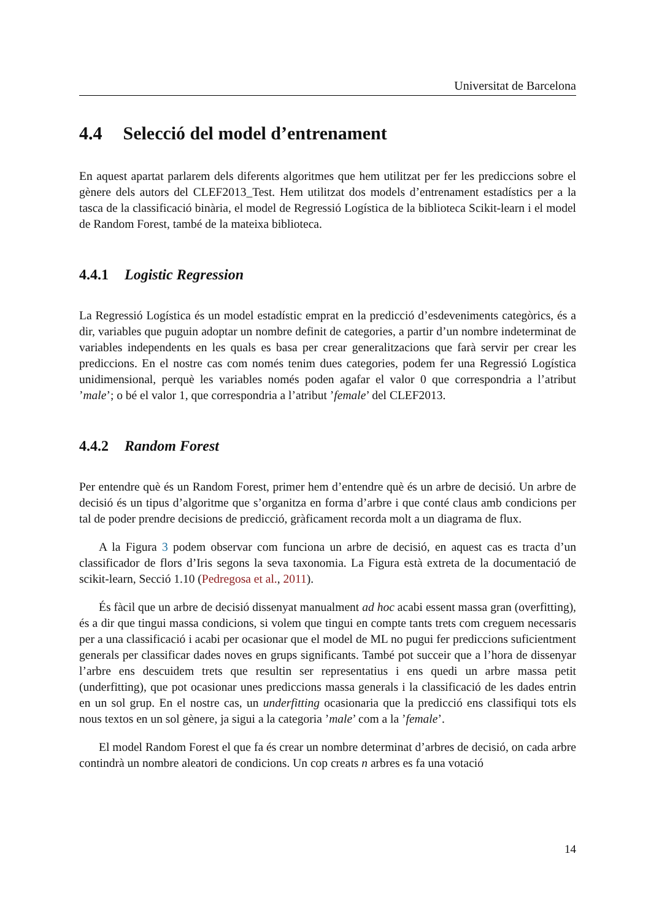Universitat de Barcelona
4.4 Selecció del model d’entrenament
En aquest apartat parlarem dels diferents algoritmes que hem utilitzat per fer les prediccions sobre el gènere dels autors del CLEF2013_Test. Hem utilitzat dos models d’entrenament estadístics per a la tasca de la classificació binària, el model de Regressió Logística de la biblioteca Scikit-learn i el model de Random Forest, també de la mateixa biblioteca.
4.4.1 Logistic Regression
La Regressió Logística és un model estadístic emprat en la predicció d’esdeveniments categòrics, és a dir, variables que puguin adoptar un nombre definit de categories, a partir d’un nombre indeterminat de variables independents en les quals es basa per crear generalitzacions que farà servir per crear les prediccions. En el nostre cas com només tenim dues categories, podem fer una Regressió Logística unidimensional, perquè les variables només poden agafar el valor 0 que correspondria a l’atribut ’male’; o bé el valor 1, que correspondria a l’atribut ’female’ del CLEF2013.
4.4.2 Random Forest
Per entendre què és un Random Forest, primer hem d’entendre què és un arbre de decisió. Un arbre de decisió és un tipus d’algoritme que s’organitza en forma d’arbre i que conté claus amb condicions per tal de poder prendre decisions de predicció, gràficament recorda molt a un diagrama de flux.
A la Figura 3 podem observar com funciona un arbre de decisió, en aquest cas es tracta d’un classificador de flors d’Iris segons la seva taxonomia. La Figura està extreta de la documentació de scikit-learn, Secció 1.10 (Pedregosa et al., 2011).
És fàcil que un arbre de decisió dissenyat manualment ad hoc acabi essent massa gran (overfitting), és a dir que tingui massa condicions, si volem que tingui en compte tants trets com creguem necessaris per a una classificació i acabi per ocasionar que el model de ML no pugui fer prediccions suficientment generals per classificar dades noves en grups significants. També pot succeir que a l’hora de dissenyar l’arbre ens descuidem trets que resultin ser representatius i ens quedi un arbre massa petit (underfitting), que pot ocasionar unes prediccions massa generals i la classificació de les dades entrin en un sol grup. En el nostre cas, un underfitting ocasionaria que la predicció ens classifiqui tots els nous textos en un sol gènere, ja sigui a la categoria ’male’ com a la ’female’.
El model Random Forest el que fa és crear un nombre determinat d’arbres de decisió, on cada arbre contindrà un nombre aleatori de condicions. Un cop creats n arbres es fa una votació
14